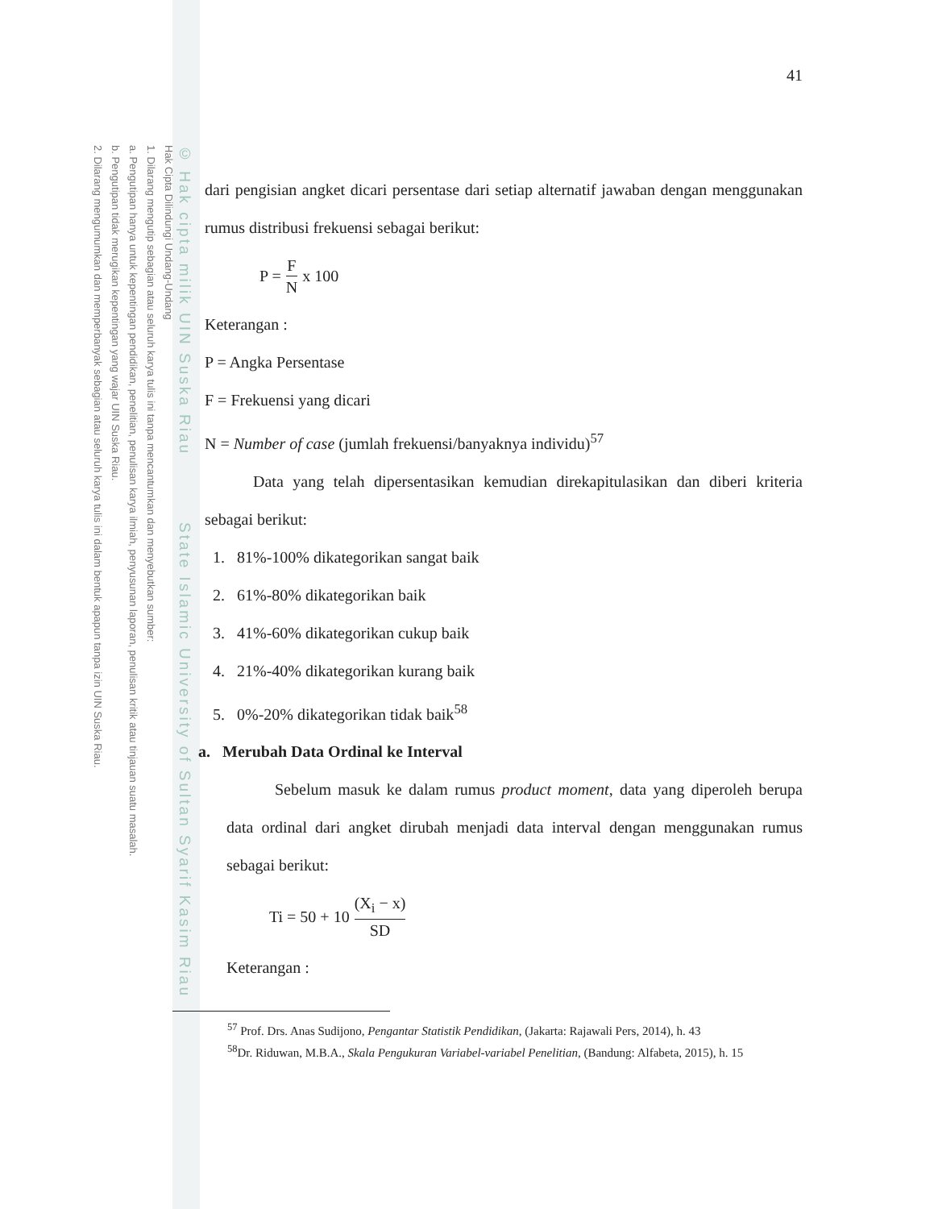Hak Cipta Dilindungi Undang-Undang
1. Dilarang mengutip sebagian atau seluruh karya tulis ini tanpa mencantumkan dan menyebutkan sumber:
a. Pengutipan hanya untuk kepentingan pendidikan, penelitian, penulisan karya ilmiah, penyusunan laporan, penulisan kritik atau tinjauan suatu masalah.
b. Pengutipan tidak merugikan kepentingan yang wajar UIN Suska Riau.
2. Dilarang mengumumkan dan memperbanyak sebagian atau seluruh karya tulis ini dalam bentuk apapun tanpa izin UIN Suska Riau.
© Hak cipta milik UIN Suska Riau State Islamic University of Sultan Syarif Kasim Riau
41
dari pengisian angket dicari persentase dari setiap alternatif jawaban dengan menggunakan rumus distribusi frekuensi sebagai berikut:
P = F N x 100
Keterangan :
P = Angka Persentase
F = Frekuensi yang dicari
N = Number of case (jumlah frekuensi/banyaknya individu)<sup>57</sup>
Data yang telah dipersentasikan kemudian direkapitulasikan dan diberi kriteria sebagai berikut:
1. 81%-100% dikategorikan sangat baik
2. 61%-80% dikategorikan baik
3. 41%-60% dikategorikan cukup baik
4. 21%-40% dikategorikan kurang baik
5. 0%-20% dikategorikan tidak baik<sup>58</sup>
a. Merubah Data Ordinal ke Interval
Sebelum masuk ke dalam rumus product moment, data yang diperoleh berupa data ordinal dari angket dirubah menjadi data interval dengan menggunakan rumus sebagai berikut:
Ti = 50 + 10 (X<sub>i</sub> − x) SD
Keterangan :
<sup>57</sup> Prof. Drs. Anas Sudijono, Pengantar Statistik Pendidikan, (Jakarta: Rajawali Pers, 2014), h. 43
<sup>58</sup> Dr. Riduwan, M.B.A., Skala Pengukuran Variabel-variabel Penelitian, (Bandung: Alfabeta, 2015), h. 15